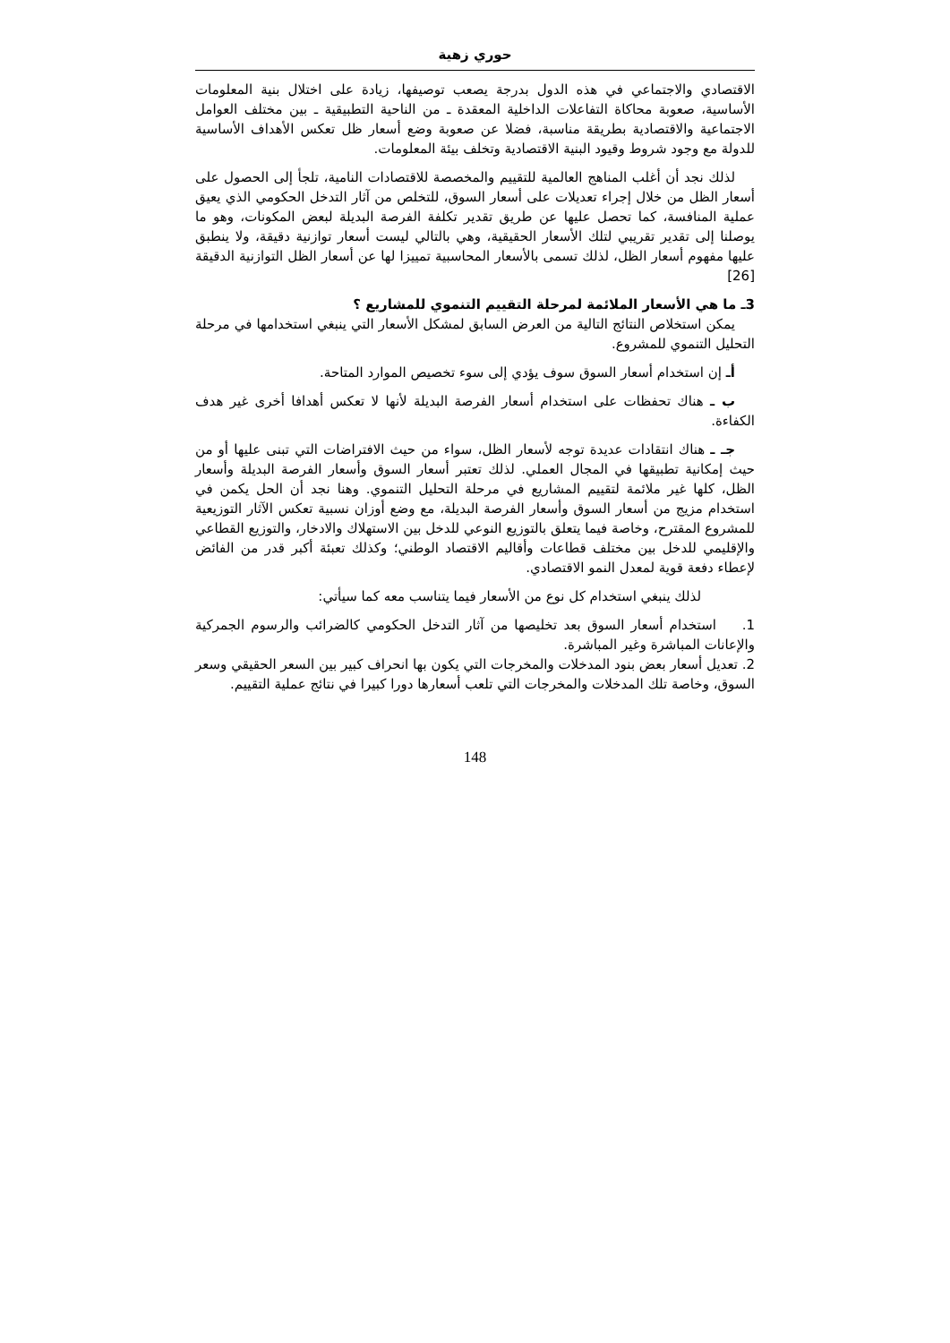حوري زهية
الاقتصادي والاجتماعي في هذه الدول بدرجة يصعب توصيفها، زيادة على اختلال بنية المعلومات الأساسية، صعوبة محاكاة التفاعلات الداخلية المعقدة ـ من الناحية التطبيقية ـ بين مختلف العوامل الاجتماعية والاقتصادية بطريقة مناسبة، فضلا عن صعوبة وضع أسعار ظل تعكس الأهداف الأساسية للدولة مع وجود شروط وقيود البنية الاقتصادية وتخلف بيئة المعلومات.
لذلك نجد أن أغلب المناهج العالمية للتقييم والمخصصة للاقتصادات النامية، تلجأ إلى الحصول على أسعار الظل من خلال إجراء تعديلات على أسعار السوق، للتخلص من آثار التدخل الحكومي الذي يعيق عملية المنافسة، كما تحصل عليها عن طريق تقدير تكلفة الفرصة البديلة لبعض المكونات، وهو ما يوصلنا إلى تقدير تقريبي لتلك الأسعار الحقيقية، وهي بالتالي ليست أسعار توازنية دقيقة، ولا ينطبق عليها مفهوم أسعار الظل، لذلك تسمى بالأسعار المحاسبية تمييزا لها عن أسعار الظل التوازنية الدقيقة [26]
3ـ ما هي الأسعار الملائمة لمرحلة التقييم التنموي للمشاريع ؟
يمكن استخلاص النتائج التالية من العرض السابق لمشكل الأسعار التي ينبغي استخدامها في مرحلة التحليل التنموي للمشروع.
أـ إن استخدام أسعار السوق سوف يؤدي إلى سوء تخصيص الموارد المتاحة.
ب ـ هناك تحفظات على استخدام أسعار الفرصة البديلة لأنها لا تعكس أهدافا أخرى غير هدف الكفاءة.
جـ ـ هناك انتقادات عديدة توجه لأسعار الظل، سواء من حيث الافتراضات التي تبنى عليها أو من حيث إمكانية تطبيقها في المجال العملي. لذلك تعتبر أسعار السوق وأسعار الفرصة البديلة وأسعار الظل، كلها غير ملائمة لتقييم المشاريع في مرحلة التحليل التنموي. وهنا نجد أن الحل يكمن في استخدام مزيج من أسعار السوق وأسعار الفرصة البديلة، مع وضع أوزان نسبية تعكس الآثار التوزيعية للمشروع المقترح، وخاصة فيما يتعلق بالتوزيع النوعي للدخل بين الاستهلاك والادخار، والتوزيع القطاعي والإقليمي للدخل بين مختلف قطاعات وأقاليم الاقتصاد الوطني؛ وكذلك تعبئة أكبر قدر من الفائض لإعطاء دفعة قوية لمعدل النمو الاقتصادي.
لذلك ينبغي استخدام كل نوع من الأسعار فيما يتناسب معه كما سيأتي:
1. استخدام أسعار السوق بعد تخليصها من آثار التدخل الحكومي كالضرائب والرسوم الجمركية والإعانات المباشرة وغير المباشرة.
2. تعديل أسعار بعض بنود المدخلات والمخرجات التي يكون بها انحراف كبير بين السعر الحقيقي وسعر السوق، وخاصة تلك المدخلات والمخرجات التي تلعب أسعارها دورا كبيرا في نتائج عملية التقييم.
148